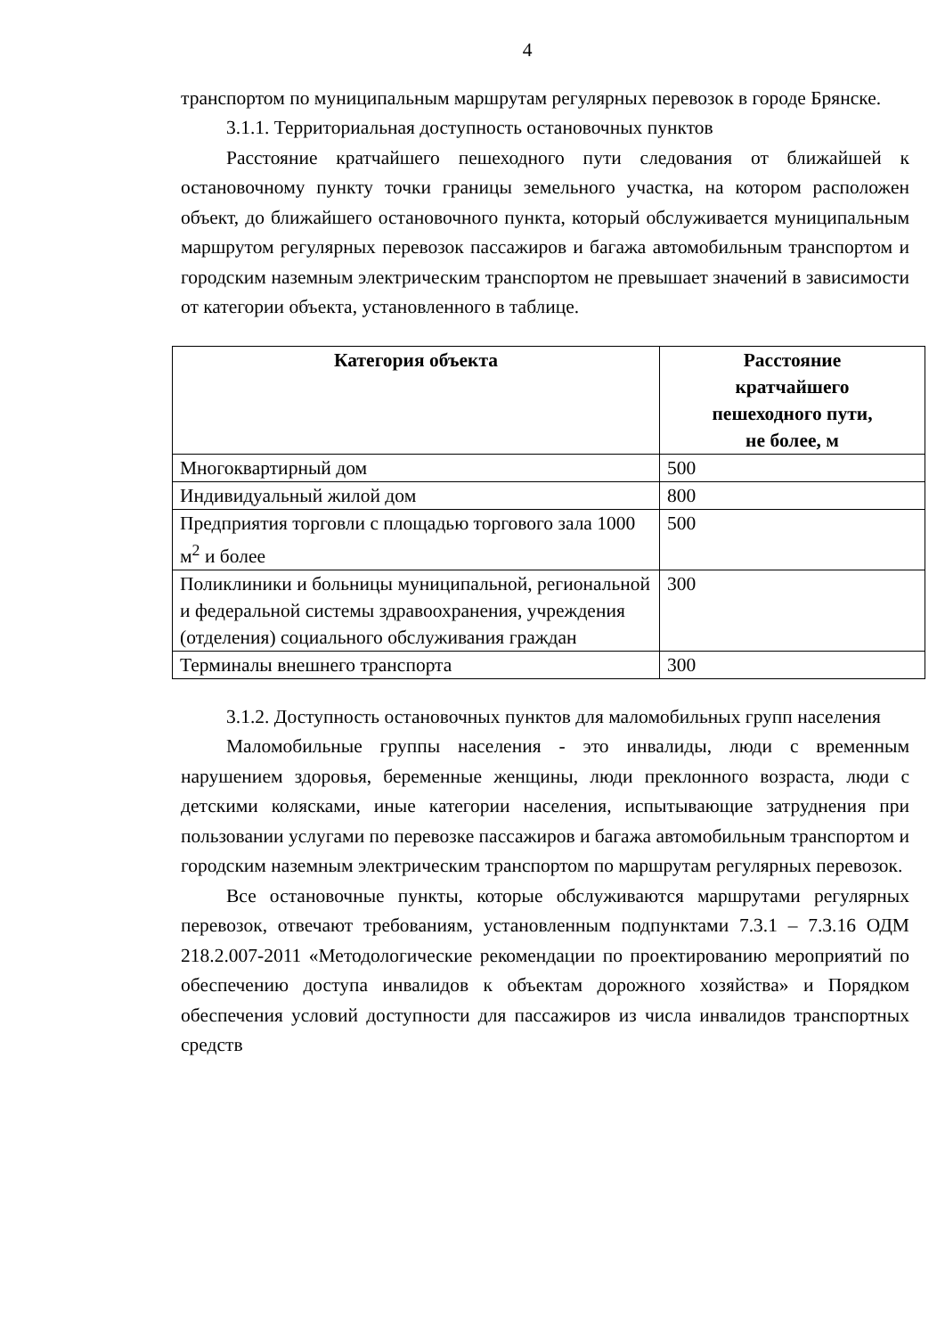4
транспортом по муниципальным маршрутам регулярных перевозок в городе Брянске.
3.1.1. Территориальная доступность остановочных пунктов
Расстояние кратчайшего пешеходного пути следования от ближайшей к остановочному пункту точки границы земельного участка, на котором расположен объект, до ближайшего остановочного пункта, который обслуживается муниципальным маршрутом регулярных перевозок пассажиров и багажа автомобильным транспортом и городским наземным электрическим транспортом не превышает значений в зависимости от категории объекта, установленного в таблице.
| Категория объекта | Расстояние кратчайшего пешеходного пути, не более, м |
| --- | --- |
| Многоквартирный дом | 500 |
| Индивидуальный жилой дом | 800 |
| Предприятия торговли с площадью торгового зала 1000 м<sup>2</sup> и более | 500 |
| Поликлиники и больницы муниципальной, региональной и федеральной системы здравоохранения, учреждения (отделения) социального обслуживания граждан | 300 |
| Терминалы внешнего транспорта | 300 |
3.1.2. Доступность остановочных пунктов для маломобильных групп населения
Маломобильные группы населения - это инвалиды, люди с временным нарушением здоровья, беременные женщины, люди преклонного возраста, люди с детскими колясками, иные категории населения, испытывающие затруднения при пользовании услугами по перевозке пассажиров и багажа автомобильным транспортом и городским наземным электрическим транспортом по маршрутам регулярных перевозок.
Все остановочные пункты, которые обслуживаются маршрутами регулярных перевозок, отвечают требованиям, установленным подпунктами 7.3.1 – 7.3.16 ОДМ 218.2.007-2011 «Методологические рекомендации по проектированию мероприятий по обеспечению доступа инвалидов к объектам дорожного хозяйства» и Порядком обеспечения условий доступности для пассажиров из числа инвалидов транспортных средств